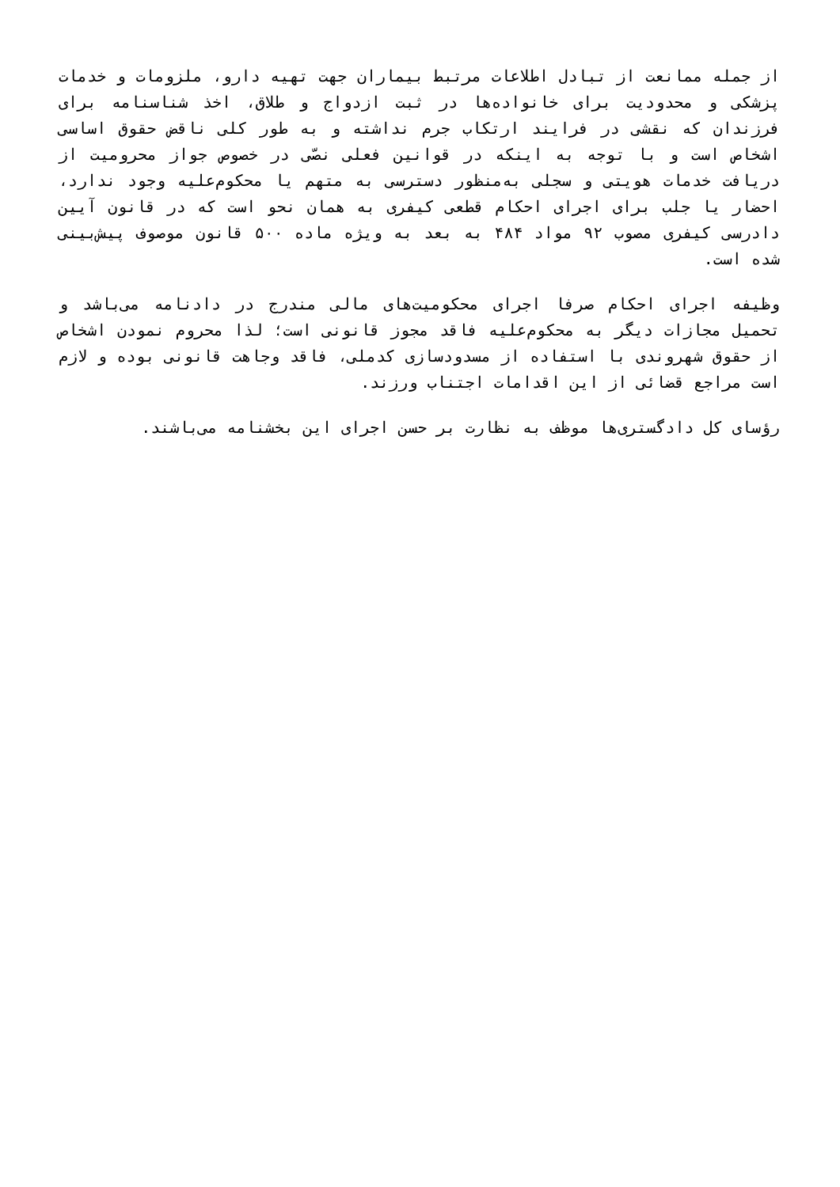از جمله ممانعت از تبادل اطلاعات مرتبط بیماران جهت تهیه دارو، ملزومات و خدمات پزشکی و محدودیت برای خانواده‌ها در ثبت ازدواج و طلاق، اخذ شناسنامه برای فرزندان که نقشی در فرایند ارتکاب جرم نداشته و به طور کلی ناقض حقوق اساسی اشخاص است و با توجه به اینکه در قوانین فعلی نصّی در خصوص جواز محرومیت از دریافت خدمات هویتی و سجلی به‌منظور دسترسی به متهم یا محکوم‌علیه وجود ندارد، احضار یا جلب برای اجرای احکام قطعی کیفری به همان نحو است که در قانون آیین دادرسی کیفری مصوب ۹۲ مواد ۴۸۴ به بعد به ویژه ماده ۵۰۰ قانون موصوف پیش‌بینی شده است.
وظیفه اجرای احکام صرفا اجرای محکومیت‌های مالی مندرج در دادنامه می‌باشد و تحمیل مجازات دیگر به محکوم‌علیه فاقد مجوز قانونی است؛ لذا محروم نمودن اشخاص از حقوق شهروندی با استفاده از مسدودسازی کدملی، فاقد وجاهت قانونی بوده و لازم است مراجع قضائی از این اقدامات اجتناب ورزند.
رؤسای کل دادگستری‌ها موظف به نظارت بر حسن اجرای این بخشنامه می‌باشند.